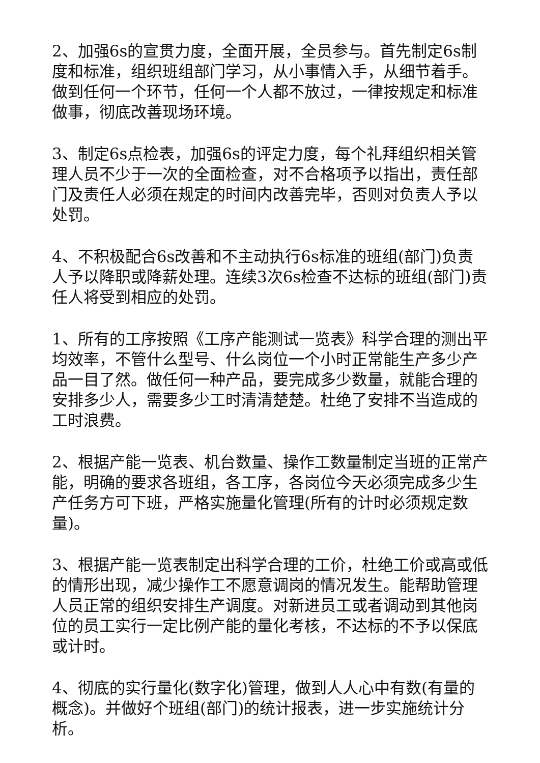2、加强6s的宣贯力度，全面开展，全员参与。首先制定6s制度和标准，组织班组部门学习，从小事情入手，从细节着手。做到任何一个环节，任何一个人都不放过，一律按规定和标准做事，彻底改善现场环境。
3、制定6s点检表，加强6s的评定力度，每个礼拜组织相关管理人员不少于一次的全面检查，对不合格项予以指出，责任部门及责任人必须在规定的时间内改善完毕，否则对负责人予以处罚。
4、不积极配合6s改善和不主动执行6s标准的班组(部门)负责人予以降职或降薪处理。连续3次6s检查不达标的班组(部门)责任人将受到相应的处罚。
1、所有的工序按照《工序产能测试一览表》科学合理的测出平均效率，不管什么型号、什么岗位一个小时正常能生产多少产品一目了然。做任何一种产品，要完成多少数量，就能合理的安排多少人，需要多少工时清清楚楚。杜绝了安排不当造成的工时浪费。
2、根据产能一览表、机台数量、操作工数量制定当班的正常产能，明确的要求各班组，各工序，各岗位今天必须完成多少生产任务方可下班，严格实施量化管理(所有的计时必须规定数量)。
3、根据产能一览表制定出科学合理的工价，杜绝工价或高或低的情形出现，减少操作工不愿意调岗的情况发生。能帮助管理人员正常的组织安排生产调度。对新进员工或者调动到其他岗位的员工实行一定比例产能的量化考核，不达标的不予以保底或计时。
4、彻底的实行量化(数字化)管理，做到人人心中有数(有量的概念)。并做好个班组(部门)的统计报表，进一步实施统计分析。